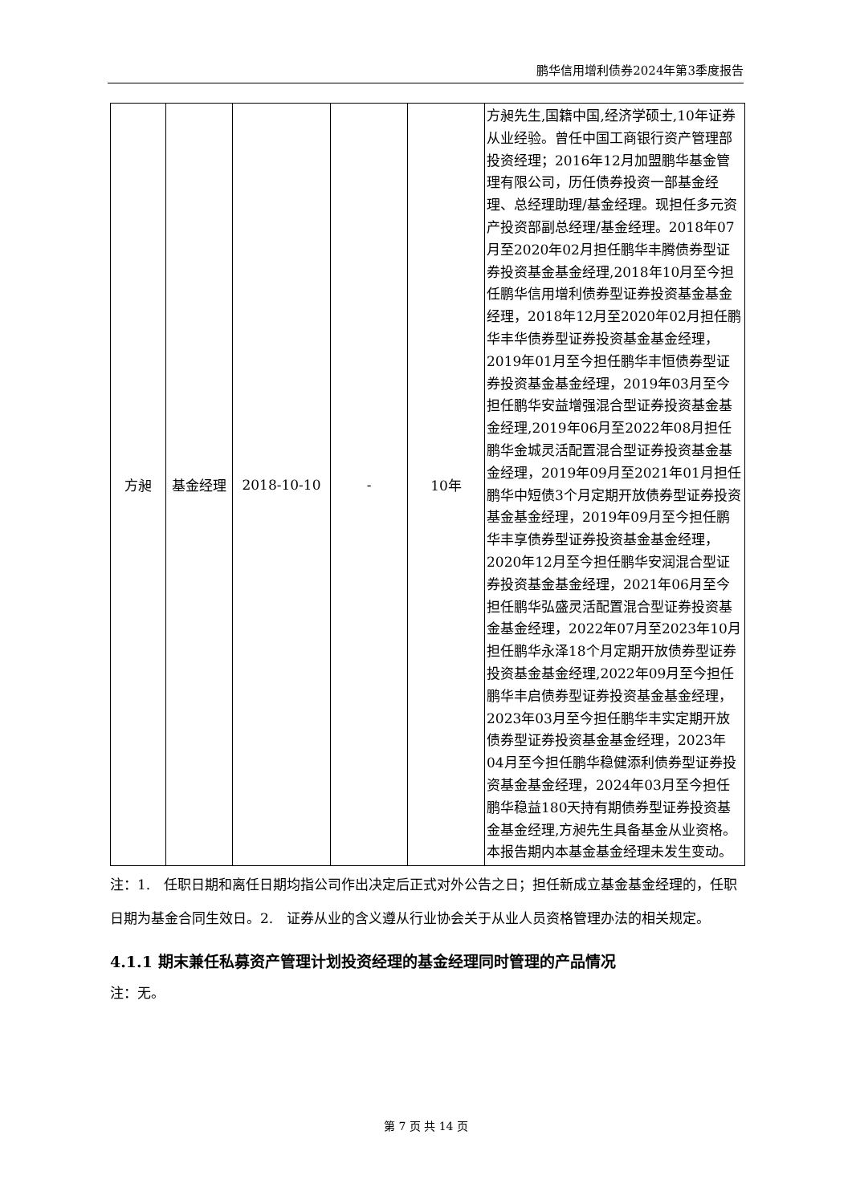鹏华信用增利债券2024年第3季度报告
| 方昶 | 基金经理 | 2018-10-10 | - | 10年 | 方昶先生,国籍中国,经济学硕士,10年证券从业经验。曾任中国工商银行资产管理部投资经理；2016年12月加盟鹏华基金管理有限公司，历任债券投资一部基金经理、总经理助理/基金经理。现担任多元资产投资部副总经理/基金经理。2018年07月至2020年02月担任鹏华丰腾债券型证券投资基金基金经理,2018年10月至今担任鹏华信用增利债券型证券投资基金基金经理，2018年12月至2020年02月担任鹏华丰华债券型证券投资基金基金经理，2019年01月至今担任鹏华丰恒债券型证券投资基金基金经理，2019年03月至今担任鹏华安益增强混合型证券投资基金基金经理,2019年06月至2022年08月担任鹏华金城灵活配置混合型证券投资基金基金经理，2019年09月至2021年01月担任鹏华中短债3个月定期开放债券型证券投资基金基金经理，2019年09月至今担任鹏华丰享债券型证券投资基金基金经理，2020年12月至今担任鹏华安润混合型证券投资基金基金经理，2021年06月至今担任鹏华弘盛灵活配置混合型证券投资基金基金经理，2022年07月至2023年10月担任鹏华永泽18个月定期开放债券型证券投资基金基金经理,2022年09月至今担任鹏华丰启债券型证券投资基金基金经理，2023年03月至今担任鹏华丰实定期开放债券型证券投资基金基金经理，2023年04月至今担任鹏华稳健添利债券型证券投资基金基金经理，2024年03月至今担任鹏华稳益180天持有期债券型证券投资基金基金经理,方昶先生具备基金从业资格。本报告期内本基金基金经理未发生变动。 |
注：1.　任职日期和离任日期均指公司作出决定后正式对外公告之日；担任新成立基金基金经理的，任职日期为基金合同生效日。2.　证券从业的含义遵从行业协会关于从业人员资格管理办法的相关规定。
4.1.1 期末兼任私募资产管理计划投资经理的基金经理同时管理的产品情况
注：无。
第 7 页 共 14 页